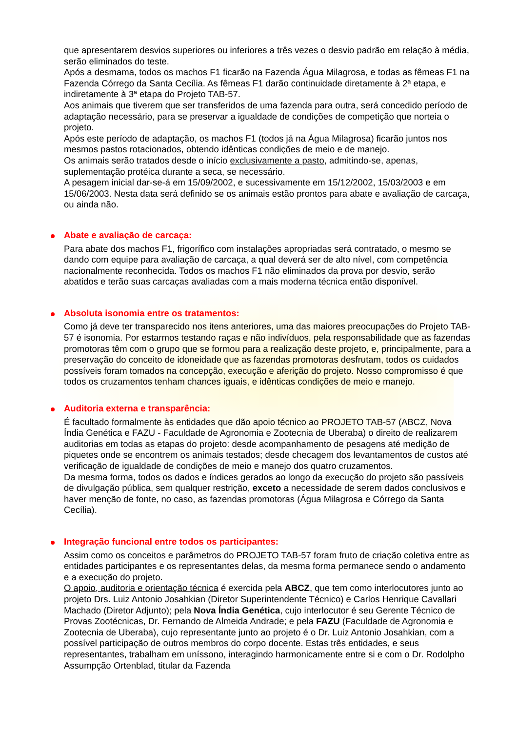que apresentarem desvios superiores ou inferiores a três vezes o desvio padrão em relação à média, serão eliminados do teste.
Após a desmama, todos os machos F1 ficarão na Fazenda Água Milagrosa, e todas as fêmeas F1 na Fazenda Córrego da Santa Cecília. As fêmeas F1 darão continuidade diretamente à 2ª etapa, e indiretamente à 3ª etapa do Projeto TAB-57.
Aos animais que tiverem que ser transferidos de uma fazenda para outra, será concedido período de adaptação necessário, para se preservar a igualdade de condições de competição que norteia o projeto.
Após este período de adaptação, os machos F1 (todos já na Água Milagrosa) ficarão juntos nos mesmos pastos rotacionados, obtendo idênticas condições de meio e de manejo.
Os animais serão tratados desde o início exclusivamente a pasto, admitindo-se, apenas, suplementação protéica durante a seca, se necessário.
A pesagem inicial dar-se-á em 15/09/2002, e sucessivamente em 15/12/2002, 15/03/2003 e em 15/06/2003. Nesta data será definido se os animais estão prontos para abate e avaliação de carcaça, ou ainda não.
Abate e avaliação de carcaça:
Para abate dos machos F1, frigorífico com instalações apropriadas será contratado, o mesmo se dando com equipe para avaliação de carcaça, a qual deverá ser de alto nível, com competência nacionalmente reconhecida. Todos os machos F1 não eliminados da prova por desvio, serão abatidos e terão suas carcaças avaliadas com a mais moderna técnica então disponível.
Absoluta isonomia entre os tratamentos:
Como já deve ter transparecido nos itens anteriores, uma das maiores preocupações do Projeto TAB-57 é isonomia. Por estarmos testando raças e não indivíduos, pela responsabilidade que as fazendas promotoras têm com o grupo que se formou para a realização deste projeto, e, principalmente, para a preservação do conceito de idoneidade que as fazendas promotoras desfrutam, todos os cuidados possíveis foram tomados na concepção, execução e aferição do projeto. Nosso compromisso é que todos os cruzamentos tenham chances iguais, e idênticas condições de meio e manejo.
Auditoria externa e transparência:
É facultado formalmente às entidades que dão apoio técnico ao PROJETO TAB-57 (ABCZ, Nova Índia Genética e FAZU - Faculdade de Agronomia e Zootecnia de Uberaba) o direito de realizarem auditorias em todas as etapas do projeto: desde acompanhamento de pesagens até medição de piquetes onde se encontrem os animais testados; desde checagem dos levantamentos de custos até verificação de igualdade de condições de meio e manejo dos quatro cruzamentos.
Da mesma forma, todos os dados e índices gerados ao longo da execução do projeto são passíveis de divulgação pública, sem qualquer restrição, exceto a necessidade de serem dados conclusivos e haver menção de fonte, no caso, as fazendas promotoras (Água Milagrosa e Córrego da Santa Cecília).
Integração funcional entre todos os participantes:
Assim como os conceitos e parâmetros do PROJETO TAB-57 foram fruto de criação coletiva entre as entidades participantes e os representantes delas, da mesma forma permanece sendo o andamento e a execução do projeto.
O apoio, auditoria e orientação técnica é exercida pela ABCZ, que tem como interlocutores junto ao projeto Drs. Luiz Antonio Josahkian (Diretor Superintendente Técnico) e Carlos Henrique Cavallari Machado (Diretor Adjunto); pela Nova Índia Genética, cujo interlocutor é seu Gerente Técnico de Provas Zootécnicas, Dr. Fernando de Almeida Andrade; e pela FAZU (Faculdade de Agronomia e Zootecnia de Uberaba), cujo representante junto ao projeto é o Dr. Luiz Antonio Josahkian, com a possível participação de outros membros do corpo docente. Estas três entidades, e seus representantes, trabalham em uníssono, interagindo harmonicamente entre si e com o Dr. Rodolpho Assumpção Ortenblad, titular da Fazenda